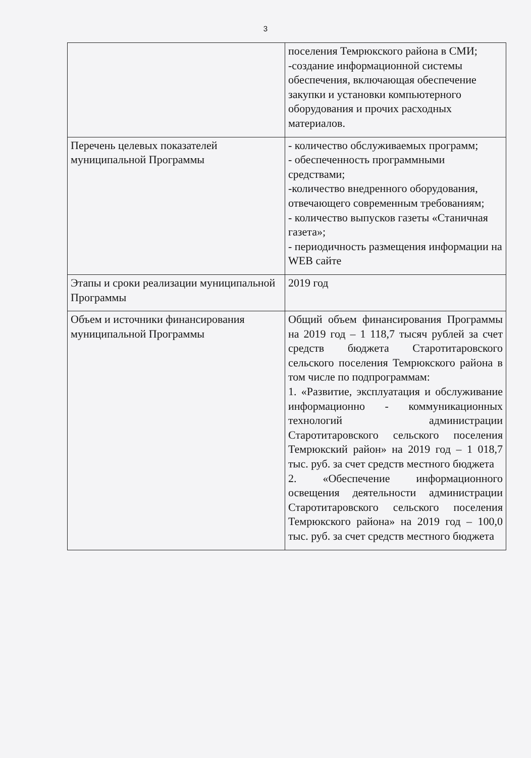3
| | поселения Темрюкского района в СМИ; -создание информационной системы обеспечения, включающая обеспечение закупки и установки компьютерного оборудования и прочих расходных материалов. |
| Перечень целевых показателей муниципальной Программы | - количество обслуживаемых программ; - обеспеченность программными средствами; -количество внедренного оборудования, отвечающего современным требованиям; - количество выпусков газеты «Станичная газета»; - периодичность размещения информации на WEB сайте |
| Этапы и сроки реализации муниципальной Программы | 2019 год |
| Объем и источники финансирования муниципальной Программы | Общий объем финансирования Программы на 2019 год – 1 118,7 тысяч рублей за счет средств бюджета Старотитаровского сельского поселения Темрюкского района в том числе по подпрограммам: 1. «Развитие, эксплуатация и обслуживание информационно - коммуникационных технологий администрации Старотитаровского сельского поселения Темрюкский район» на 2019 год – 1 018,7 тыс. руб. за счет средств местного бюджета 2. «Обеспечение информационного освещения деятельности администрации Старотитаровского сельского поселения Темрюкского района» на 2019 год – 100,0 тыс. руб. за счет средств местного бюджета |